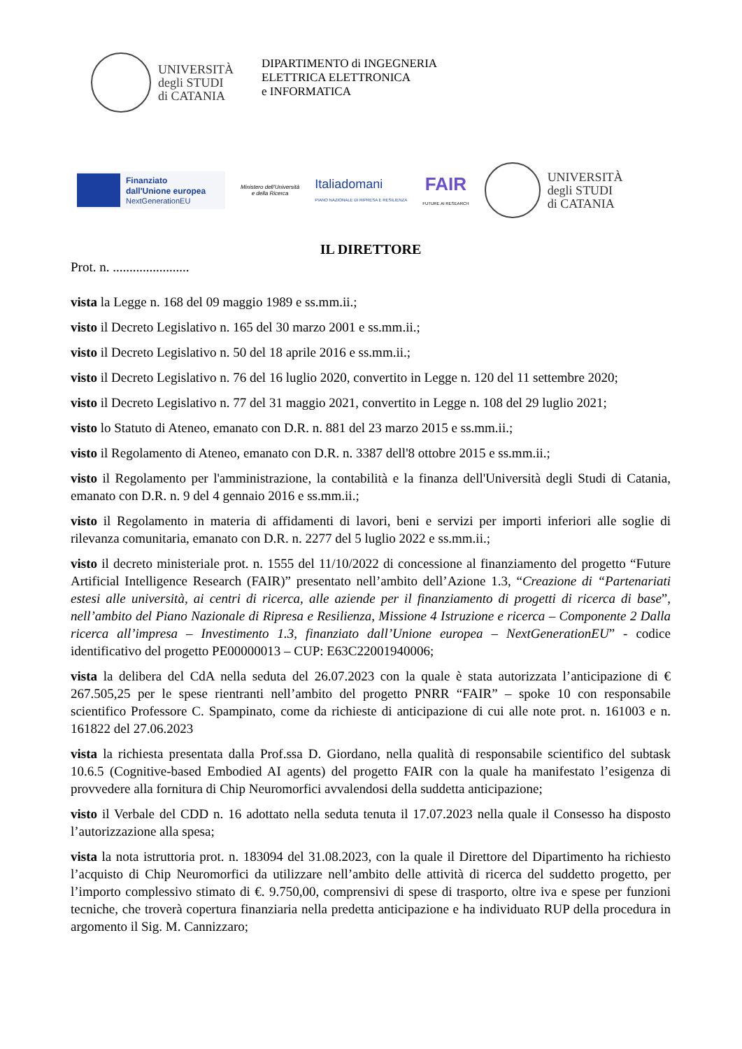UNIVERSITÀ
degli STUDI
di CATANIA
DIPARTIMENTO di INGEGNERIA
ELETTRICA ELETTRONICA
e INFORMATICA
Finanziato
dall'Unione europea
NextGenerationEU
Ministero dell'Università
e della Ricerca
Italiadomani
PIANO NAZIONALE DI RIPRESA E RESILIENZA
FAIR
FUTURE AI RESEARCH
UNIVERSITÀ
degli STUDI
di CATANIA
IL DIRETTORE
Prot. n. .......................
vista la Legge n. 168 del 09 maggio 1989 e ss.mm.ii.;
visto il Decreto Legislativo n. 165 del 30 marzo 2001 e ss.mm.ii.;
visto il Decreto Legislativo n. 50 del 18 aprile 2016 e ss.mm.ii.;
visto il Decreto Legislativo n. 76 del 16 luglio 2020, convertito in Legge n. 120 del 11 settembre 2020;
visto il Decreto Legislativo n. 77 del 31 maggio 2021, convertito in Legge n. 108 del 29 luglio 2021;
visto lo Statuto di Ateneo, emanato con D.R. n. 881 del 23 marzo 2015 e ss.mm.ii.;
visto il Regolamento di Ateneo, emanato con D.R. n. 3387 dell'8 ottobre 2015 e ss.mm.ii.;
visto il Regolamento per l'amministrazione, la contabilità e la finanza dell'Università degli Studi di Catania, emanato con D.R. n. 9 del 4 gennaio 2016 e ss.mm.ii.;
visto il Regolamento in materia di affidamenti di lavori, beni e servizi per importi inferiori alle soglie di rilevanza comunitaria, emanato con D.R. n. 2277 del 5 luglio 2022 e ss.mm.ii.;
visto il decreto ministeriale prot. n. 1555 del 11/10/2022 di concessione al finanziamento del progetto “Future Artificial Intelligence Research (FAIR)” presentato nell’ambito dell’Azione 1.3, “Creazione di “Partenariati estesi alle università, ai centri di ricerca, alle aziende per il finanziamento di progetti di ricerca di base”, nell’ambito del Piano Nazionale di Ripresa e Resilienza, Missione 4 Istruzione e ricerca – Componente 2 Dalla ricerca all’impresa – Investimento 1.3, finanziato dall’Unione europea – NextGenerationEU” - codice identificativo del progetto PE00000013 – CUP: E63C22001940006;
vista la delibera del CdA nella seduta del 26.07.2023 con la quale è stata autorizzata l’anticipazione di € 267.505,25 per le spese rientranti nell’ambito del progetto PNRR “FAIR” – spoke 10 con responsabile scientifico Professore C. Spampinato, come da richieste di anticipazione di cui alle note prot. n. 161003 e n. 161822 del 27.06.2023
vista la richiesta presentata dalla Prof.ssa D. Giordano, nella qualità di responsabile scientifico del subtask 10.6.5 (Cognitive-based Embodied AI agents) del progetto FAIR con la quale ha manifestato l’esigenza di provvedere alla fornitura di Chip Neuromorfici avvalendosi della suddetta anticipazione;
visto il Verbale del CDD n. 16 adottato nella seduta tenuta il 17.07.2023 nella quale il Consesso ha disposto l’autorizzazione alla spesa;
vista la nota istruttoria prot. n. 183094 del 31.08.2023, con la quale il Direttore del Dipartimento ha richiesto l’acquisto di Chip Neuromorfici da utilizzare nell’ambito delle attività di ricerca del suddetto progetto, per l’importo complessivo stimato di €. 9.750,00, comprensivi di spese di trasporto, oltre iva e spese per funzioni tecniche, che troverà copertura finanziaria nella predetta anticipazione e ha individuato RUP della procedura in argomento il Sig. M. Cannizzaro;